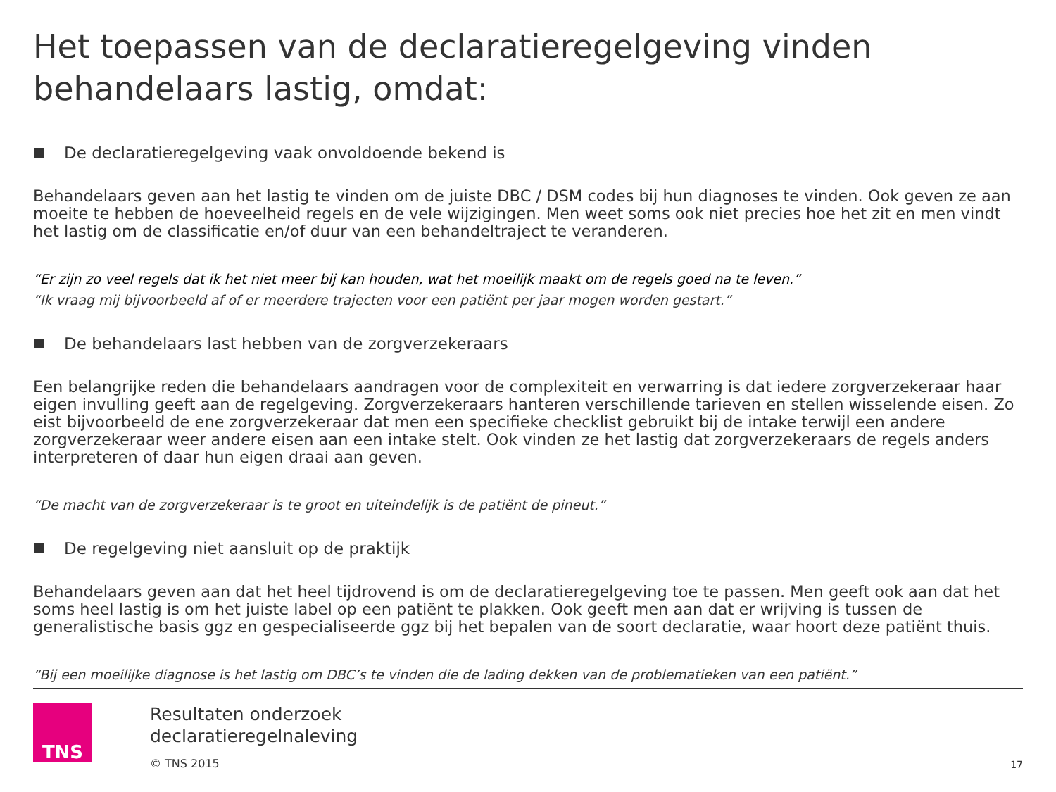Het toepassen van de declaratieregelgeving vinden behandelaars lastig, omdat:
De declaratieregelgeving vaak onvoldoende bekend is
Behandelaars geven aan het lastig te vinden om de juiste DBC / DSM codes bij hun diagnoses te vinden. Ook geven ze aan moeite te hebben de hoeveelheid regels en de vele wijzigingen. Men weet soms ook niet precies hoe het zit en men vindt het lastig om de classificatie en/of duur van een behandeltraject te veranderen.
“Er zijn zo veel regels dat ik het niet meer bij kan houden, wat het moeilijk maakt om de regels goed na te leven.”
“Ik vraag mij bijvoorbeeld af of er meerdere trajecten voor een patiënt per jaar mogen worden gestart.”
De behandelaars last hebben van de zorgverzekeraars
Een belangrijke reden die behandelaars aandragen voor de complexiteit en verwarring is dat iedere zorgverzekeraar haar eigen invulling geeft aan de regelgeving. Zorgverzekeraars hanteren verschillende tarieven en stellen wisselende eisen. Zo eist bijvoorbeeld de ene zorgverzekeraar dat men een specifieke checklist gebruikt bij de intake terwijl een andere zorgverzekeraar weer andere eisen aan een intake stelt. Ook vinden ze het lastig dat zorgverzekeraars de regels anders interpreteren of daar hun eigen draai aan geven.
“De macht van de zorgverzekeraar is te groot en uiteindelijk is de patiënt de pineut.”
De regelgeving niet aansluit op de praktijk
Behandelaars geven aan dat het heel tijdrovend is om de declaratieregelgeving toe te passen. Men geeft ook aan dat het soms heel lastig is om het juiste label op een patiënt te plakken. Ook geeft men aan dat er wrijving is tussen de generalistische basis ggz en gespecialiseerde ggz bij het bepalen van de soort declaratie, waar hoort deze patiënt thuis.
“Bij een moeilijke diagnose is het lastig om DBC’s te vinden die de lading dekken van de problematieken van een patiënt.”
TNS
Resultaten onderzoek
declaratieregelnaleving
© TNS 2015
17